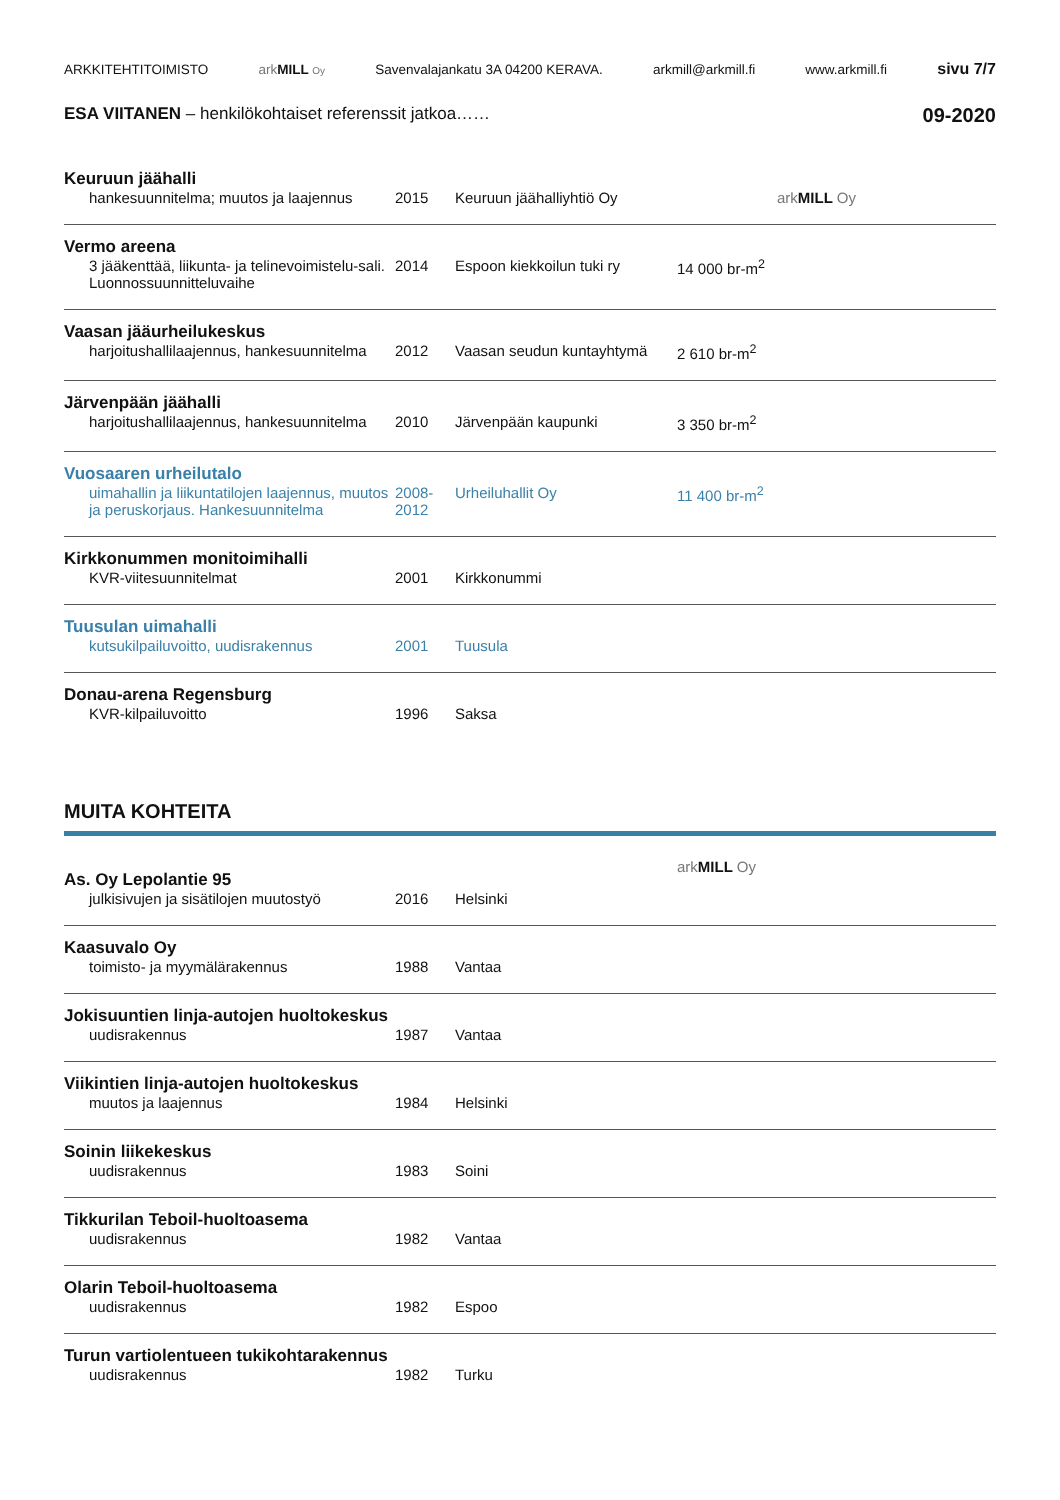ARKKITEHTITOIMISTO ark MILL Oy Savenvalajankatu 3A 04200 KERAVA. arkmill@arkmill.fi www.arkmill.fi sivu 7/7
ESA VIITANEN – henkilökohtaiset referenssit jatkoa…… 09-2020
| Keuruun jäähalli | | | | |
| hankesuunnitelma; muutos ja laajennus | 2015 | Keuruun jäähalliyhtiö Oy | | ark MILL Oy |
| Vermo areena | | | | |
| 3 jääkenttää, liikunta- ja telinevoimistelu-sali. Luonnossuunnitteluvaihe | 2014 | Espoon kiekkoilun tuki ry | 14 000 br-m<sup>2</sup> | |
| Vaasan jääurheilukeskus | | | | |
| harjoitushallilaajennus, hankesuunnitelma | 2012 | Vaasan seudun kuntayhtymä | 2 610 br-m<sup>2</sup> | |
| Järvenpään jäähalli | | | | |
| harjoitushallilaajennus, hankesuunnitelma | 2010 | Järvenpään kaupunki | 3 350 br-m<sup>2</sup> | |
| Vuosaaren urheilutalo | | | | |
| uimahallin ja liikuntatilojen laajennus, muutos ja peruskorjaus. Hankesuunnitelma | 2008-2012 | Urheiluhallit Oy | 11 400 br-m<sup>2</sup> | |
| Kirkkonummen monitoimihalli | | | | |
| KVR-viitesuunnitelmat | 2001 | Kirkkonummi | | |
| Tuusulan uimahalli | | | | |
| kutsukilpailuvoitto, uudisrakennus | 2001 | Tuusula | | |
| Donau-arena Regensburg | | | | |
| KVR-kilpailuvoitto | 1996 | Saksa | | |
MUITA KOHTEITA
| As. Oy Lepolantie 95 | | | | ark MILL Oy |
| julkisivujen ja sisätilojen muutostyö | 2016 | Helsinki | | |
| Kaasuvalo Oy | | | | |
| toimisto- ja myymälärakennus | 1988 | Vantaa | | |
| Jokisuuntien linja-autojen huoltokeskus | | | | |
| uudisrakennus | 1987 | Vantaa | | |
| Viikintien linja-autojen huoltokeskus | | | | |
| muutos ja laajennus | 1984 | Helsinki | | |
| Soinin liikekeskus | | | | |
| uudisrakennus | 1983 | Soini | | |
| Tikkurilan Teboil-huoltoasema | | | | |
| uudisrakennus | 1982 | Vantaa | | |
| Olarin Teboil-huoltoasema | | | | |
| uudisrakennus | 1982 | Espoo | | |
| Turun vartiolentueen tukikohtarakennus | | | | |
| uudisrakennus | 1982 | Turku | | |